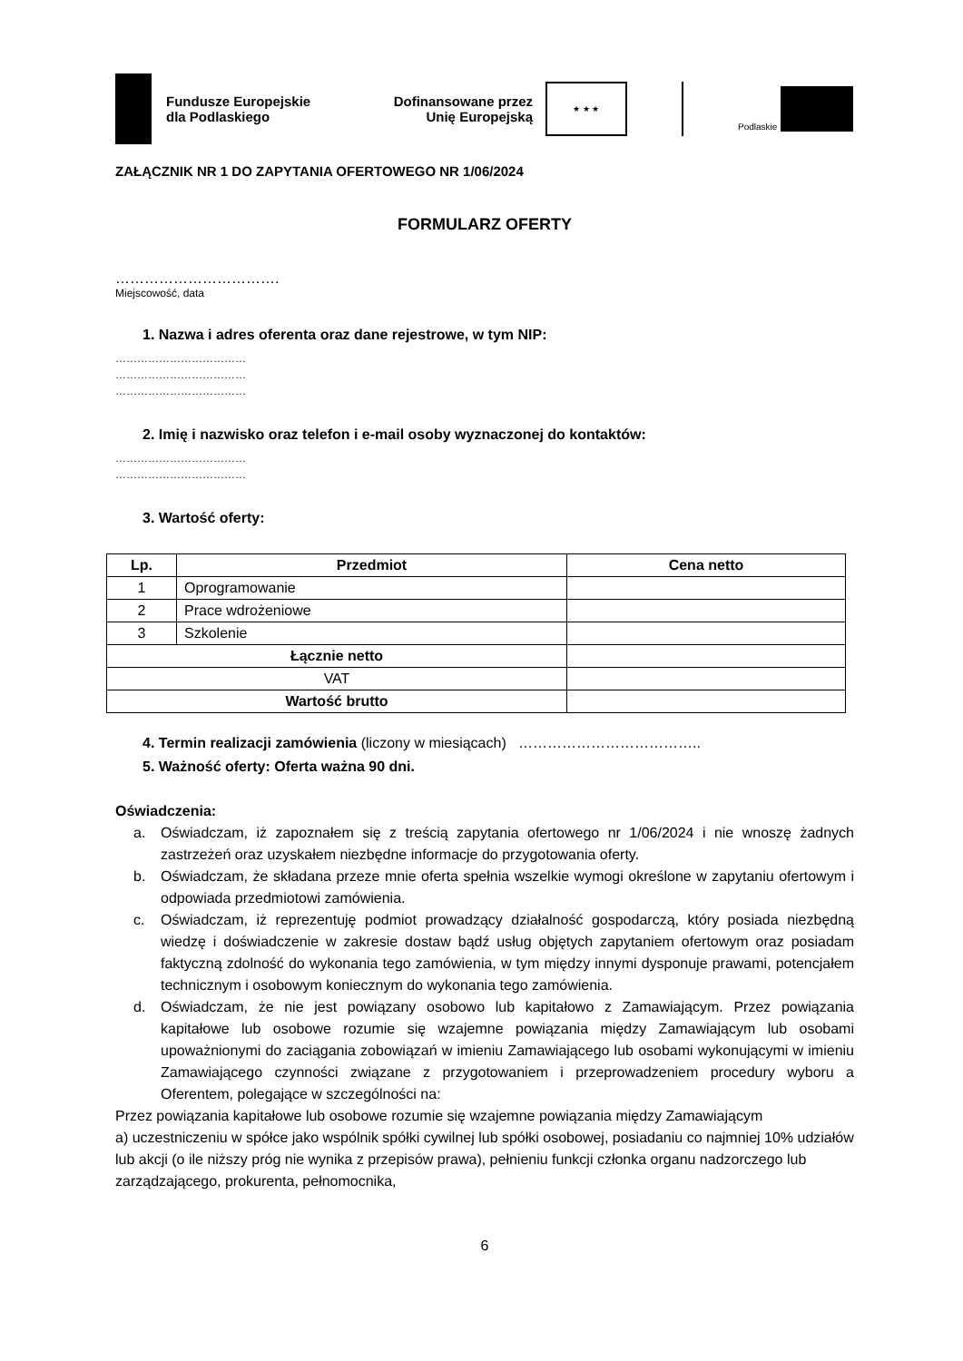Fundusze Europejskie
dla Podlaskiego
Dofinansowane przez
Unię Europejską
★ ★ ★
Podlaskie
ZAŁĄCZNIK NR 1 DO ZAPYTANIA OFERTOWEGO NR 1/06/2024
FORMULARZ OFERTY
…………………………….
Miejscowość, data
1. Nazwa i adres oferenta oraz dane rejestrowe, w tym NIP:
………………………………
………………………………
………………………………
2. Imię i nazwisko oraz telefon i e-mail osoby wyznaczonej do kontaktów:
………………………………
………………………………
3. Wartość oferty:
| Lp. | Przedmiot | Cena netto |
| --- | --- | --- |
| 1 | Oprogramowanie | |
| 2 | Prace wdrożeniowe | |
| 3 | Szkolenie | |
| Łącznie netto | | |
| VAT | | |
| Wartość brutto | | |
4. Termin realizacji zamówienia (liczony w miesiącach) ………………………………..
5. Ważność oferty: Oferta ważna 90 dni.
Oświadczenia:
a. Oświadczam, iż zapoznałem się z treścią zapytania ofertowego nr 1/06/2024 i nie wnoszę żadnych zastrzeżeń oraz uzyskałem niezbędne informacje do przygotowania oferty.
b. Oświadczam, że składana przeze mnie oferta spełnia wszelkie wymogi określone w zapytaniu ofertowym i odpowiada przedmiotowi zamówienia.
c. Oświadczam, iż reprezentuję podmiot prowadzący działalność gospodarczą, który posiada niezbędną wiedzę i doświadczenie w zakresie dostaw bądź usług objętych zapytaniem ofertowym oraz posiadam faktyczną zdolność do wykonania tego zamówienia, w tym między innymi dysponuje prawami, potencjałem technicznym i osobowym koniecznym do wykonania tego zamówienia.
d. Oświadczam, że nie jest powiązany osobowo lub kapitałowo z Zamawiającym. Przez powiązania kapitałowe lub osobowe rozumie się wzajemne powiązania między Zamawiającym lub osobami upoważnionymi do zaciągania zobowiązań w imieniu Zamawiającego lub osobami wykonującymi w imieniu Zamawiającego czynności związane z przygotowaniem i przeprowadzeniem procedury wyboru a Oferentem, polegające w szczególności na:
Przez powiązania kapitałowe lub osobowe rozumie się wzajemne powiązania między Zamawiającym
a) uczestniczeniu w spółce jako wspólnik spółki cywilnej lub spółki osobowej, posiadaniu co najmniej 10% udziałów lub akcji (o ile niższy próg nie wynika z przepisów prawa), pełnieniu funkcji członka organu nadzorczego lub zarządzającego, prokurenta, pełnomocnika,
6